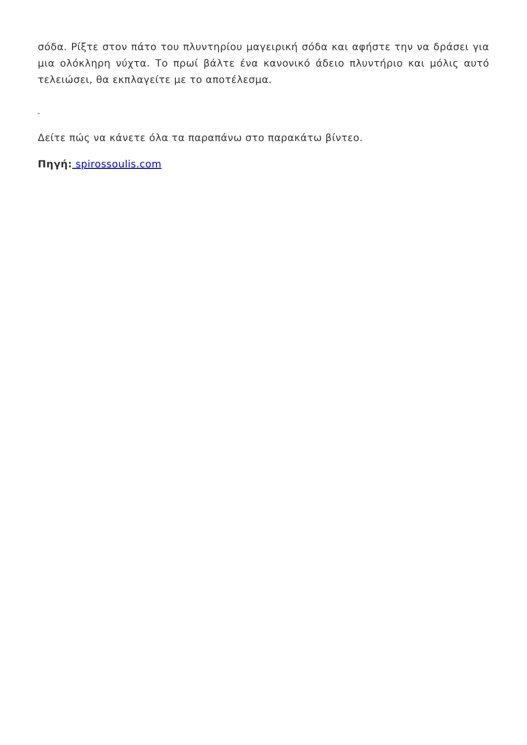σόδα. Ρίξτε στον πάτο του πλυντηρίου μαγειρική σόδα και αφήστε την να δράσει για μια ολόκληρη νύχτα. Το πρωί βάλτε ένα κανονικό άδειο πλυντήριο και μόλις αυτό τελειώσει, θα εκπλαγείτε με το αποτέλεσμα.
Δείτε πώς να κάνετε όλα τα παραπάνω στο παρακάτω βίντεο.
Πηγή: spirossoulis.com